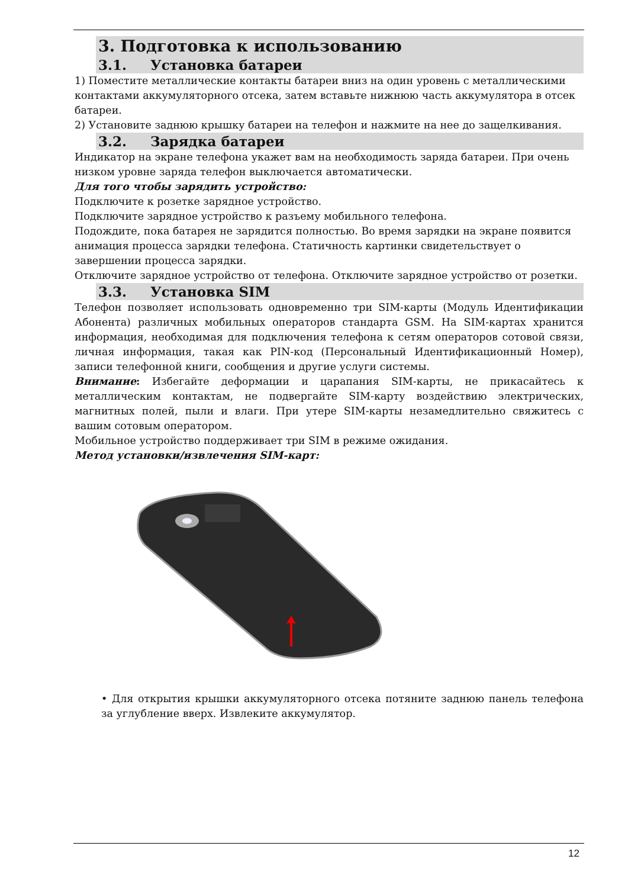3. Подготовка к использованию
3.1. Установка батареи
1) Поместите металлические контакты батареи вниз на один уровень с металлическими контактами аккумуляторного отсека, затем вставьте нижнюю часть аккумулятора в отсек батареи.
2) Установите заднюю крышку батареи на телефон и нажмите на нее до защелкивания.
3.2. Зарядка батареи
Индикатор на экране телефона укажет вам на необходимость заряда батареи. При очень низком уровне заряда телефон выключается автоматически.
Для того чтобы зарядить устройство:
Подключите к розетке зарядное устройство.
Подключите зарядное устройство к разъему мобильного телефона.
Подождите, пока батарея не зарядится полностью. Во время зарядки на экране появится анимация процесса зарядки телефона. Статичность картинки свидетельствует о завершении процесса зарядки.
Отключите зарядное устройство от телефона. Отключите зарядное устройство от розетки.
3.3. Установка SIM
Телефон позволяет использовать одновременно три SIM-карты (Модуль Идентификации Абонента) различных мобильных операторов стандарта GSM. На SIM-картах хранится информация, необходимая для подключения телефона к сетям операторов сотовой связи, личная информация, такая как PIN-код (Персональный Идентификационный Номер), записи телефонной книги, сообщения и другие услуги системы.
Внимание: Избегайте деформации и царапания SIM-карты, не прикасайтесь к металлическим контактам, не подвергайте SIM-карту воздействию электрических, магнитных полей, пыли и влаги. При утере SIM-карты незамедлительно свяжитесь с вашим сотовым оператором.
Мобильное устройство поддерживает три SIM в режиме ожидания.
Метод установки/извлечения SIM-карт:
• Для открытия крышки аккумуляторного отсека потяните заднюю панель телефона за углубление вверх. Извлеките аккумулятор.
12